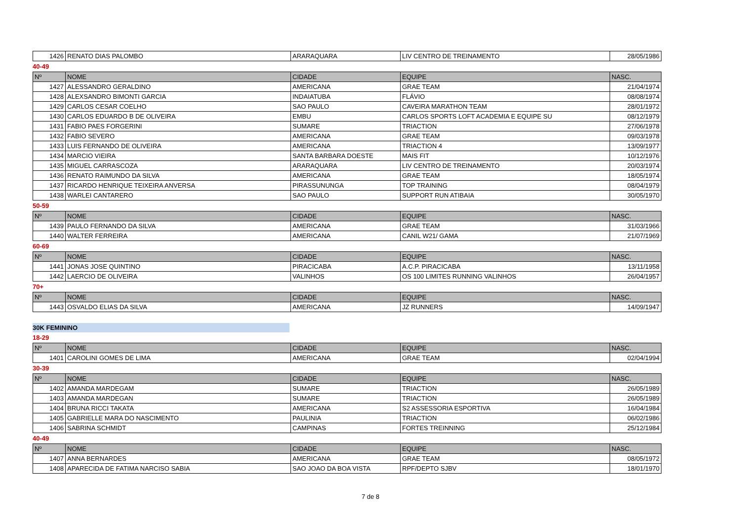| 1426 | RENATO DIAS PALOMBO | ARARAQUARA | LIV CENTRO DE TREINAMENTO | 28/05/1986 |
40-49
| Nº | NOME | CIDADE | EQUIPE | NASC. |
| --- | --- | --- | --- | --- |
| 1427 | ALESSANDRO GERALDINO | AMERICANA | GRAE TEAM | 21/04/1974 |
| 1428 | ALEXSANDRO BIMONTI GARCIA | INDAIATUBA | FLÁVIO | 08/08/1974 |
| 1429 | CARLOS CESAR COELHO | SAO PAULO | CAVEIRA MARATHON TEAM | 28/01/1972 |
| 1430 | CARLOS EDUARDO B DE OLIVEIRA | EMBU | CARLOS SPORTS LOFT ACADEMIA E EQUIPE SU | 08/12/1979 |
| 1431 | FABIO PAES FORGERINI | SUMARE | TRIACTION | 27/06/1978 |
| 1432 | FABIO SEVERO | AMERICANA | GRAE TEAM | 09/03/1978 |
| 1433 | LUIS FERNANDO DE OLIVEIRA | AMERICANA | TRIACTION 4 | 13/09/1977 |
| 1434 | MARCIO VIEIRA | SANTA BARBARA DOESTE | MAIS FIT | 10/12/1976 |
| 1435 | MIGUEL CARRASCOZA | ARARAQUARA | LIV CENTRO DE TREINAMENTO | 20/03/1974 |
| 1436 | RENATO RAIMUNDO DA SILVA | AMERICANA | GRAE TEAM | 18/05/1974 |
| 1437 | RICARDO HENRIQUE TEIXEIRA ANVERSA | PIRASSUNUNGA | TOP TRAINING | 08/04/1979 |
| 1438 | WARLEI CANTARERO | SAO PAULO | SUPPORT RUN ATIBAIA | 30/05/1970 |
50-59
| Nº | NOME | CIDADE | EQUIPE | NASC. |
| --- | --- | --- | --- | --- |
| 1439 | PAULO FERNANDO DA SILVA | AMERICANA | GRAE TEAM | 31/03/1966 |
| 1440 | WALTER FERREIRA | AMERICANA | CANIL W21/ GAMA | 21/07/1969 |
60-69
| Nº | NOME | CIDADE | EQUIPE | NASC. |
| --- | --- | --- | --- | --- |
| 1441 | JONAS JOSE QUINTINO | PIRACICABA | A.C.P. PIRACICABA | 13/11/1958 |
| 1442 | LAERCIO DE OLIVEIRA | VALINHOS | OS 100 LIMITES RUNNING VALINHOS | 26/04/1957 |
70+
| Nº | NOME | CIDADE | EQUIPE | NASC. |
| --- | --- | --- | --- | --- |
| 1443 | OSVALDO ELIAS DA SILVA | AMERICANA | JZ RUNNERS | 14/09/1947 |
30K FEMININO
18-29
| Nº | NOME | CIDADE | EQUIPE | NASC. |
| --- | --- | --- | --- | --- |
| 1401 | CAROLINI GOMES DE LIMA | AMERICANA | GRAE TEAM | 02/04/1994 |
30-39
| Nº | NOME | CIDADE | EQUIPE | NASC. |
| --- | --- | --- | --- | --- |
| 1402 | AMANDA MARDEGAM | SUMARE | TRIACTION | 26/05/1989 |
| 1403 | AMANDA MARDEGAN | SUMARE | TRIACTION | 26/05/1989 |
| 1404 | BRUNA RICCI TAKATA | AMERICANA | S2 ASSESSORIA ESPORTIVA | 16/04/1984 |
| 1405 | GABRIELLE MARA DO NASCIMENTO | PAULINIA | TRIACTION | 06/02/1986 |
| 1406 | SABRINA SCHMIDT | CAMPINAS | FORTES TREINNING | 25/12/1984 |
40-49
| Nº | NOME | CIDADE | EQUIPE | NASC. |
| --- | --- | --- | --- | --- |
| 1407 | ANNA BERNARDES | AMERICANA | GRAE TEAM | 08/05/1972 |
| 1408 | APARECIDA DE FATIMA NARCISO SABIA | SAO JOAO DA BOA VISTA | RPF/DEPTO SJBV | 18/01/1970 |
7 de 8